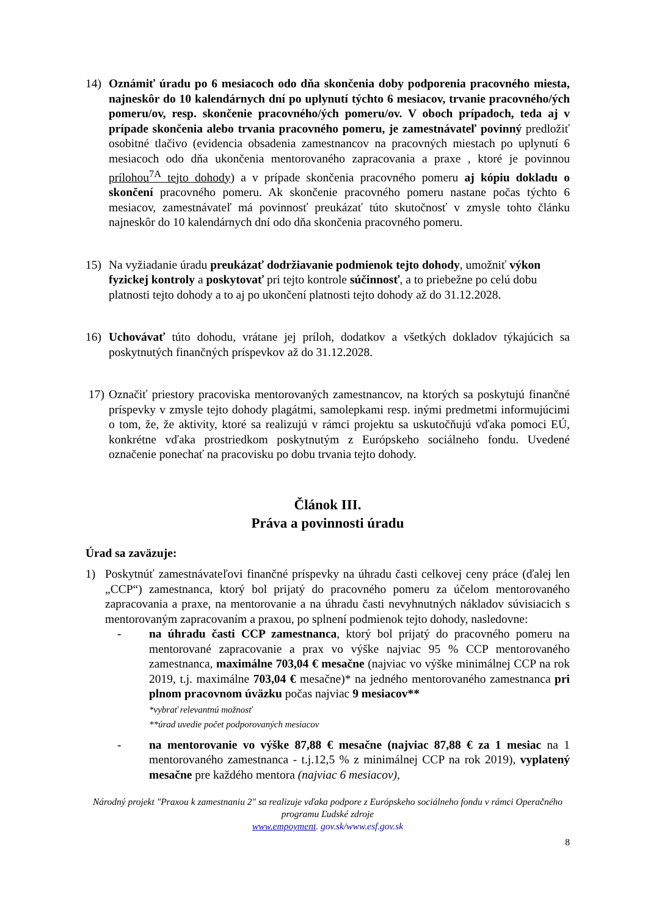14) Oznámiť úradu po 6 mesiacoch odo dňa skončenia doby podporenia pracovného miesta, najneskôr do 10 kalendárnych dní po uplynutí týchto 6 mesiacov, trvanie pracovného/ých pomeru/ov, resp. skončenie pracovného/ých pomeru/ov. V oboch prípadoch, teda aj v prípade skončenia alebo trvania pracovného pomeru, je zamestnávateľ povinný predložiť osobitné tlačivo (evidencia obsadenia zamestnancov na pracovných miestach po uplynutí 6 mesiacoch odo dňa ukončenia mentorovaného zapracovania a praxe , ktoré je povinnou prílohou<sup>7A</sup> tejto dohody) a v prípade skončenia pracovného pomeru aj kópiu dokladu o skončení pracovného pomeru. Ak skončenie pracovného pomeru nastane počas týchto 6 mesiacov, zamestnávateľ má povinnosť preukázať túto skutočnosť v zmysle tohto článku najneskôr do 10 kalendárnych dní odo dňa skončenia pracovného pomeru.
15) Na vyžiadanie úradu preukázať dodržiavanie podmienok tejto dohody, umožniť výkon fyzickej kontroly a poskytovať pri tejto kontrole súčinnosť, a to priebežne po celú dobu platnosti tejto dohody a to aj po ukončení platnosti tejto dohody až do 31.12.2028.
16) Uchovávať túto dohodu, vrátane jej príloh, dodatkov a všetkých dokladov týkajúcich sa poskytnutých finančných príspevkov až do 31.12.2028.
17) Označiť priestory pracoviska mentorovaných zamestnancov, na ktorých sa poskytujú finančné príspevky v zmysle tejto dohody plagátmi, samolepkami resp. inými predmetmi informujúcimi o tom, že, že aktivity, ktoré sa realizujú v rámci projektu sa uskutočňujú vďaka pomoci EÚ, konkrétne vďaka prostriedkom poskytnutým z Európskeho sociálneho fondu. Uvedené označenie ponechať na pracovisku po dobu trvania tejto dohody.
Článok III.
Práva a povinnosti úradu
Úrad sa zaväzuje:
1) Poskytnúť zamestnávateľovi finančné príspevky na úhradu časti celkovej ceny práce (ďalej len „CCP“) zamestnanca, ktorý bol prijatý do pracovného pomeru za účelom mentorovaného zapracovania a praxe, na mentorovanie a na úhradu časti nevyhnutných nákladov súvisiacich s mentorovaným zapracovaním a praxou, po splnení podmienok tejto dohody, nasledovne:
- na úhradu časti CCP zamestnanca, ktorý bol prijatý do pracovného pomeru na mentorované zapracovanie a prax vo výške najviac 95 % CCP mentorovaného zamestnanca, maximálne 703,04 € mesačne (najviac vo výške minimálnej CCP na rok 2019, t.j. maximálne 703,04 € mesačne)* na jedného mentorovaného zamestnanca pri plnom pracovnom úväzku počas najviac 9 mesiacov**
*vybrať relevantnú možnosť
**úrad uvedie počet podporovaných mesiacov
- na mentorovanie vo výške 87,88 € mesačne (najviac 87,88 € za 1 mesiac na 1 mentorovaného zamestnanca - t.j.12,5 % z minimálnej CCP na rok 2019), vyplatený mesačne pre každého mentora (najviac 6 mesiacov),
Národný projekt "Praxou k zamestnaniu 2" sa realizuje vďaka podpore z Európskeho sociálneho fondu v rámci Operačného programu Ľudské zdroje
www.empoyment. gov.sk/www.esf.gov.sk
8